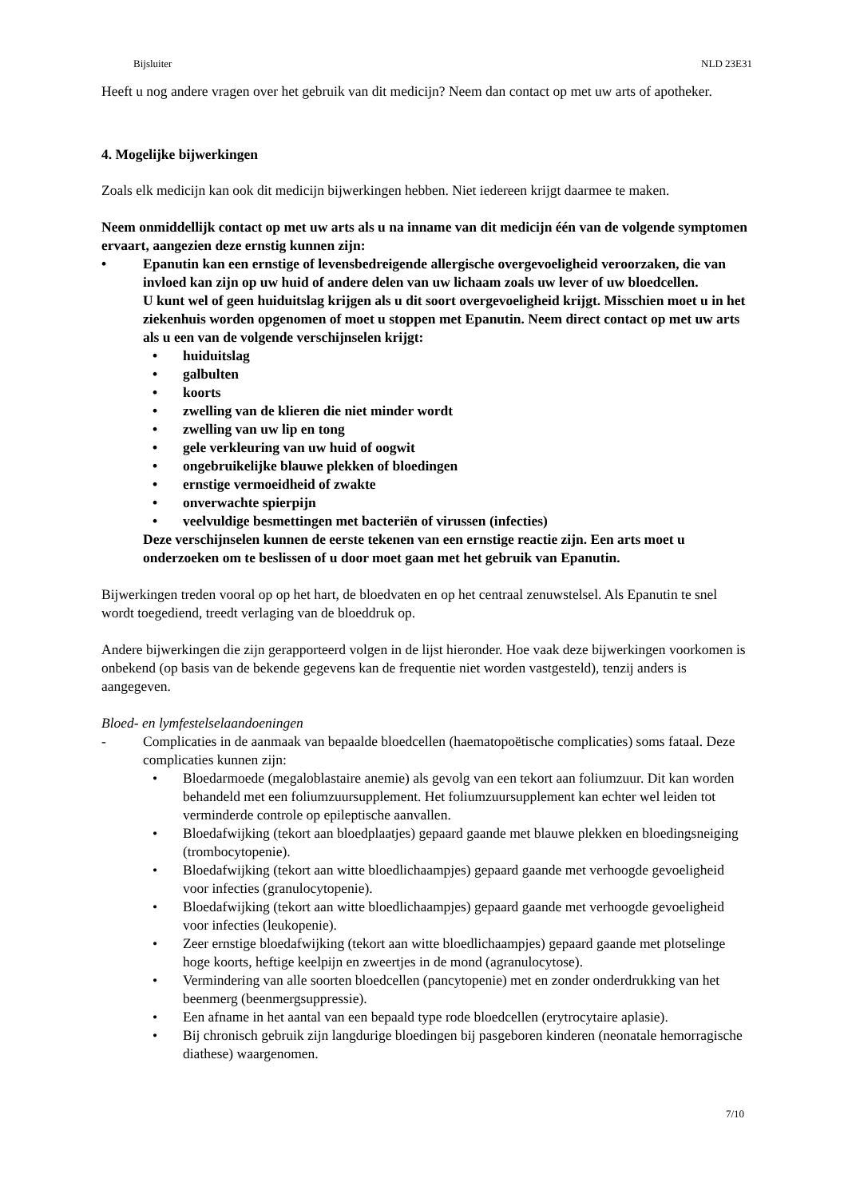Bijsluiter NLD 23E31
Heeft u nog andere vragen over het gebruik van dit medicijn? Neem dan contact op met uw arts of apotheker.
4. Mogelijke bijwerkingen
Zoals elk medicijn kan ook dit medicijn bijwerkingen hebben. Niet iedereen krijgt daarmee te maken.
Neem onmiddellijk contact op met uw arts als u na inname van dit medicijn één van de volgende symptomen ervaart, aangezien deze ernstig kunnen zijn:
• Epanutin kan een ernstige of levensbedreigende allergische overgevoeligheid veroorzaken, die van invloed kan zijn op uw huid of andere delen van uw lichaam zoals uw lever of uw bloedcellen.
U kunt wel of geen huiduitslag krijgen als u dit soort overgevoeligheid krijgt. Misschien moet u in het ziekenhuis worden opgenomen of moet u stoppen met Epanutin. Neem direct contact op met uw arts als u een van de volgende verschijnselen krijgt:
• huiduitslag
• galbulten
• koorts
• zwelling van de klieren die niet minder wordt
• zwelling van uw lip en tong
• gele verkleuring van uw huid of oogwit
• ongebruikelijke blauwe plekken of bloedingen
• ernstige vermoeidheid of zwakte
• onverwachte spierpijn
• veelvuldige besmettingen met bacteriën of virussen (infecties)
Deze verschijnselen kunnen de eerste tekenen van een ernstige reactie zijn. Een arts moet u onderzoeken om te beslissen of u door moet gaan met het gebruik van Epanutin.
Bijwerkingen treden vooral op op het hart, de bloedvaten en op het centraal zenuwstelsel. Als Epanutin te snel wordt toegediend, treedt verlaging van de bloeddruk op.
Andere bijwerkingen die zijn gerapporteerd volgen in de lijst hieronder. Hoe vaak deze bijwerkingen voorkomen is onbekend (op basis van de bekende gegevens kan de frequentie niet worden vastgesteld), tenzij anders is aangegeven.
Bloed- en lymfestelselaandoeningen
- Complicaties in de aanmaak van bepaalde bloedcellen (haematopoëtische complicaties) soms fataal. Deze complicaties kunnen zijn:
• Bloedarmoede (megaloblastaire anemie) als gevolg van een tekort aan foliumzuur. Dit kan worden behandeld met een foliumzuursupplement. Het foliumzuursupplement kan echter wel leiden tot verminderde controle op epileptische aanvallen.
• Bloedafwijking (tekort aan bloedplaatjes) gepaard gaande met blauwe plekken en bloedingsneiging (trombocytopenie).
• Bloedafwijking (tekort aan witte bloedlichaampjes) gepaard gaande met verhoogde gevoeligheid voor infecties (granulocytopenie).
• Bloedafwijking (tekort aan witte bloedlichaampjes) gepaard gaande met verhoogde gevoeligheid voor infecties (leukopenie).
• Zeer ernstige bloedafwijking (tekort aan witte bloedlichaampjes) gepaard gaande met plotselinge hoge koorts, heftige keelpijn en zweertjes in de mond (agranulocytose).
• Vermindering van alle soorten bloedcellen (pancytopenie) met en zonder onderdrukking van het beenmerg (beenmergsuppressie).
• Een afname in het aantal van een bepaald type rode bloedcellen (erytrocytaire aplasie).
• Bij chronisch gebruik zijn langdurige bloedingen bij pasgeboren kinderen (neonatale hemorragische diathese) waargenomen.
7/10